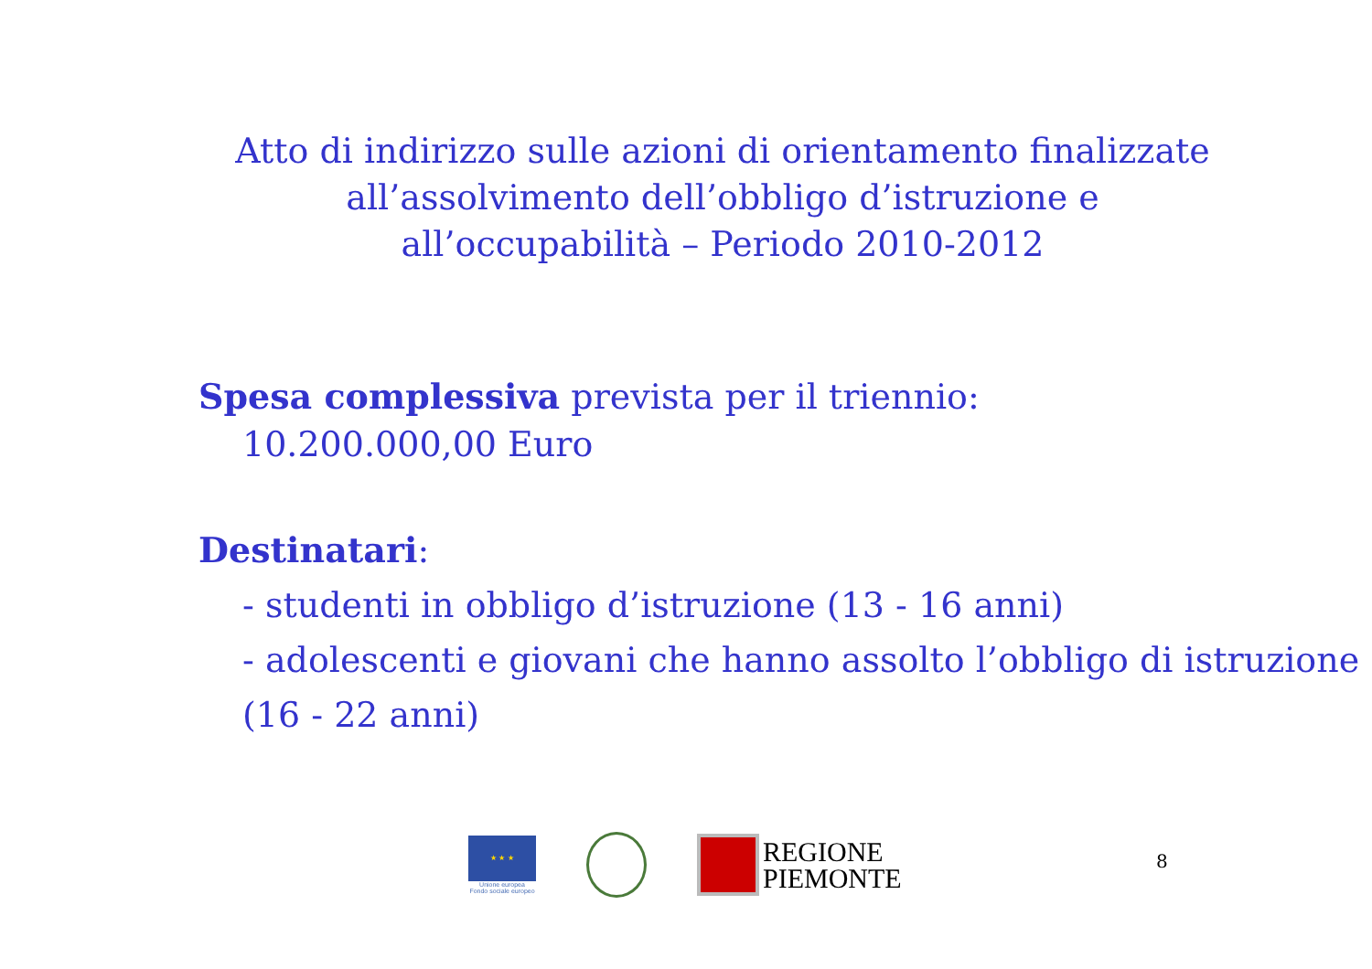Atto di indirizzo sulle azioni di orientamento finalizzate
all’assolvimento dell’obbligo d’istruzione e
all’occupabilità – Periodo 2010-2012
Spesa complessiva prevista per il triennio:
10.200.000,00 Euro
Destinatari:
- studenti in obbligo d’istruzione (13 - 16 anni)
- adolescenti e giovani che hanno assolto l’obbligo di istruzione (16 - 22 anni)
★ ★ ★
Unione europea
Fondo sociale europeo
REGIONE
PIEMONTE
8